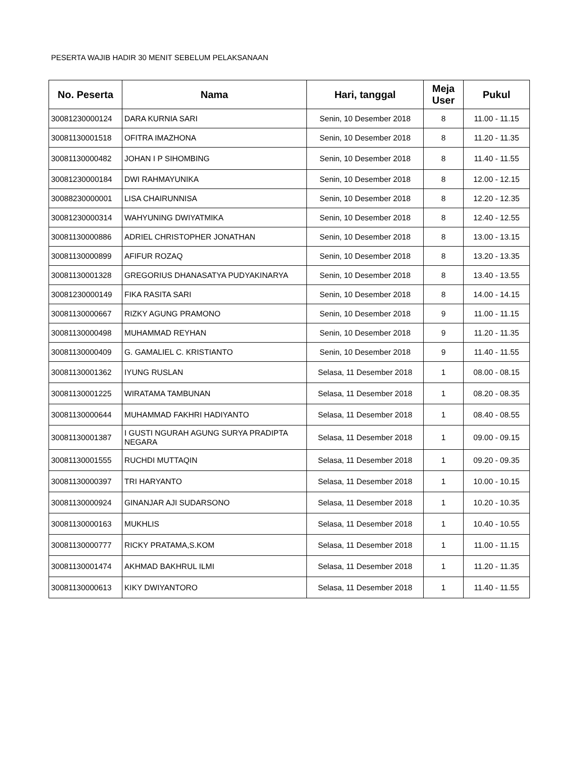PESERTA WAJIB HADIR 30 MENIT SEBELUM PELAKSANAAN
| No. Peserta | Nama | Hari, tanggal | Meja User | Pukul |
| --- | --- | --- | --- | --- |
| 30081230000124 | DARA KURNIA SARI | Senin, 10 Desember 2018 | 8 | 11.00 - 11.15 |
| 30081130001518 | OFITRA IMAZHONA | Senin, 10 Desember 2018 | 8 | 11.20 - 11.35 |
| 30081130000482 | JOHAN I P SIHOMBING | Senin, 10 Desember 2018 | 8 | 11.40 - 11.55 |
| 30081230000184 | DWI RAHMAYUNIKA | Senin, 10 Desember 2018 | 8 | 12.00 - 12.15 |
| 30088230000001 | LISA CHAIRUNNISA | Senin, 10 Desember 2018 | 8 | 12.20 - 12.35 |
| 30081230000314 | WAHYUNING DWIYATMIKA | Senin, 10 Desember 2018 | 8 | 12.40 - 12.55 |
| 30081130000886 | ADRIEL CHRISTOPHER JONATHAN | Senin, 10 Desember 2018 | 8 | 13.00 - 13.15 |
| 30081130000899 | AFIFUR ROZAQ | Senin, 10 Desember 2018 | 8 | 13.20 - 13.35 |
| 30081130001328 | GREGORIUS DHANASATYA PUDYAKINARYA | Senin, 10 Desember 2018 | 8 | 13.40 - 13.55 |
| 30081230000149 | FIKA RASITA SARI | Senin, 10 Desember 2018 | 8 | 14.00 - 14.15 |
| 30081130000667 | RIZKY AGUNG PRAMONO | Senin, 10 Desember 2018 | 9 | 11.00 - 11.15 |
| 30081130000498 | MUHAMMAD REYHAN | Senin, 10 Desember 2018 | 9 | 11.20 - 11.35 |
| 30081130000409 | G. GAMALIEL C. KRISTIANTO | Senin, 10 Desember 2018 | 9 | 11.40 - 11.55 |
| 30081130001362 | IYUNG RUSLAN | Selasa, 11 Desember 2018 | 1 | 08.00 - 08.15 |
| 30081130001225 | WIRATAMA TAMBUNAN | Selasa, 11 Desember 2018 | 1 | 08.20 - 08.35 |
| 30081130000644 | MUHAMMAD FAKHRI HADIYANTO | Selasa, 11 Desember 2018 | 1 | 08.40 - 08.55 |
| 30081130001387 | I GUSTI NGURAH AGUNG SURYA PRADIPTA NEGARA | Selasa, 11 Desember 2018 | 1 | 09.00 - 09.15 |
| 30081130001555 | RUCHDI MUTTAQIN | Selasa, 11 Desember 2018 | 1 | 09.20 - 09.35 |
| 30081130000397 | TRI HARYANTO | Selasa, 11 Desember 2018 | 1 | 10.00 - 10.15 |
| 30081130000924 | GINANJAR AJI SUDARSONO | Selasa, 11 Desember 2018 | 1 | 10.20 - 10.35 |
| 30081130000163 | MUKHLIS | Selasa, 11 Desember 2018 | 1 | 10.40 - 10.55 |
| 30081130000777 | RICKY PRATAMA,S.KOM | Selasa, 11 Desember 2018 | 1 | 11.00 - 11.15 |
| 30081130001474 | AKHMAD BAKHRUL ILMI | Selasa, 11 Desember 2018 | 1 | 11.20 - 11.35 |
| 30081130000613 | KIKY DWIYANTORO | Selasa, 11 Desember 2018 | 1 | 11.40 - 11.55 |